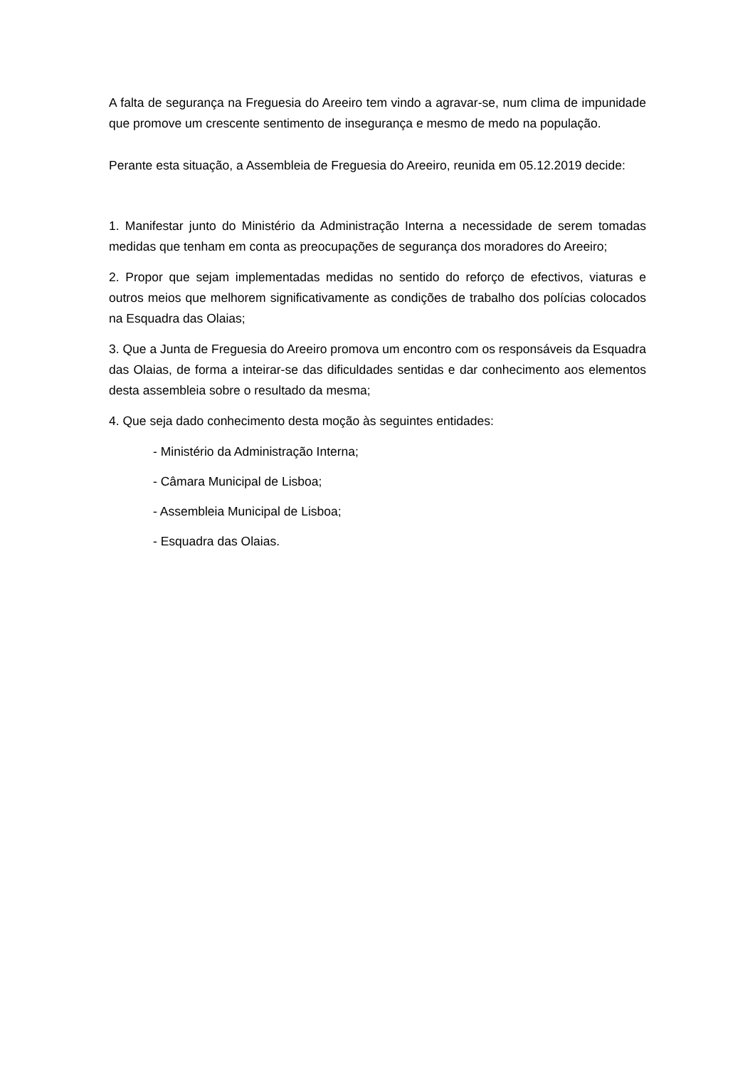A falta de segurança na Freguesia do Areeiro tem vindo a agravar-se, num clima de impunidade que promove um crescente sentimento de insegurança e mesmo de medo na população.
Perante esta situação, a Assembleia de Freguesia do Areeiro, reunida em 05.12.2019 decide:
1. Manifestar junto do Ministério da Administração Interna a necessidade de serem tomadas medidas que tenham em conta as preocupações de segurança dos moradores do Areeiro;
2. Propor que sejam implementadas medidas no sentido do reforço de efectivos, viaturas e outros meios que melhorem significativamente as condições de trabalho dos polícias colocados na Esquadra das Olaias;
3. Que a Junta de Freguesia do Areeiro promova um encontro com os responsáveis da Esquadra das Olaias, de forma a inteirar-se das dificuldades sentidas e dar conhecimento aos elementos desta assembleia sobre o resultado da mesma;
4. Que seja dado conhecimento desta moção às seguintes entidades:
- Ministério da Administração Interna;
- Câmara Municipal de Lisboa;
- Assembleia Municipal de Lisboa;
- Esquadra das Olaias.